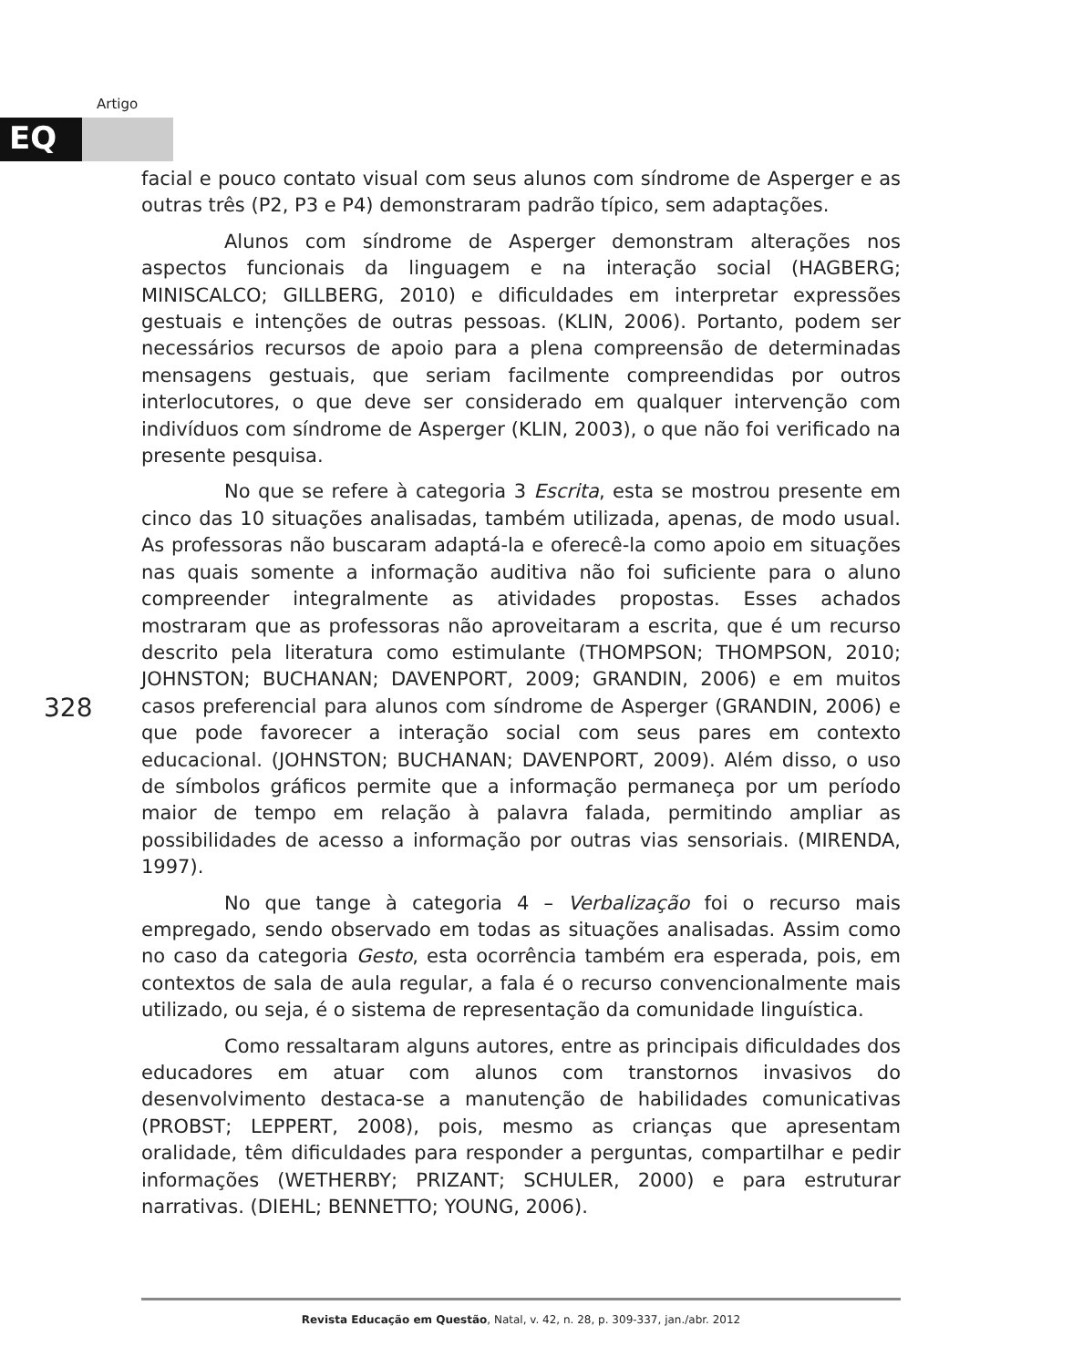Artigo
EQ
facial e pouco contato visual com seus alunos com síndrome de Asperger e as outras três (P2, P3 e P4) demonstraram padrão típico, sem adaptações.
Alunos com síndrome de Asperger demonstram alterações nos aspectos funcionais da linguagem e na interação social (HAGBERG; MINISCALCO; GILLBERG, 2010) e dificuldades em interpretar expressões gestuais e intenções de outras pessoas. (KLIN, 2006). Portanto, podem ser necessários recursos de apoio para a plena compreensão de determinadas mensagens gestuais, que seriam facilmente compreendidas por outros interlocutores, o que deve ser considerado em qualquer intervenção com indivíduos com síndrome de Asperger (KLIN, 2003), o que não foi verificado na presente pesquisa.
No que se refere à categoria 3 Escrita, esta se mostrou presente em cinco das 10 situações analisadas, também utilizada, apenas, de modo usual. As professoras não buscaram adaptá-la e oferecê-la como apoio em situações nas quais somente a informação auditiva não foi suficiente para o aluno compreender integralmente as atividades propostas. Esses achados mostraram que as professoras não aproveitaram a escrita, que é um recurso descrito pela literatura como estimulante (THOMPSON; THOMPSON, 2010; JOHNSTON; BUCHANAN; DAVENPORT, 2009; GRANDIN, 2006) e em muitos casos preferencial para alunos com síndrome de Asperger (GRANDIN, 2006) e que pode favorecer a interação social com seus pares em contexto educacional. (JOHNSTON; BUCHANAN; DAVENPORT, 2009). Além disso, o uso de símbolos gráficos permite que a informação permaneça por um período maior de tempo em relação à palavra falada, permitindo ampliar as possibilidades de acesso a informação por outras vias sensoriais. (MIRENDA, 1997).
No que tange à categoria 4 – Verbalização foi o recurso mais empregado, sendo observado em todas as situações analisadas. Assim como no caso da categoria Gesto, esta ocorrência também era esperada, pois, em contextos de sala de aula regular, a fala é o recurso convencionalmente mais utilizado, ou seja, é o sistema de representação da comunidade linguística.
Como ressaltaram alguns autores, entre as principais dificuldades dos educadores em atuar com alunos com transtornos invasivos do desenvolvimento destaca-se a manutenção de habilidades comunicativas (PROBST; LEPPERT, 2008), pois, mesmo as crianças que apresentam oralidade, têm dificuldades para responder a perguntas, compartilhar e pedir informações (WETHERBY; PRIZANT; SCHULER, 2000) e para estruturar narrativas. (DIEHL; BENNETTO; YOUNG, 2006).
328
Revista Educação em Questão, Natal, v. 42, n. 28, p. 309-337, jan./abr. 2012